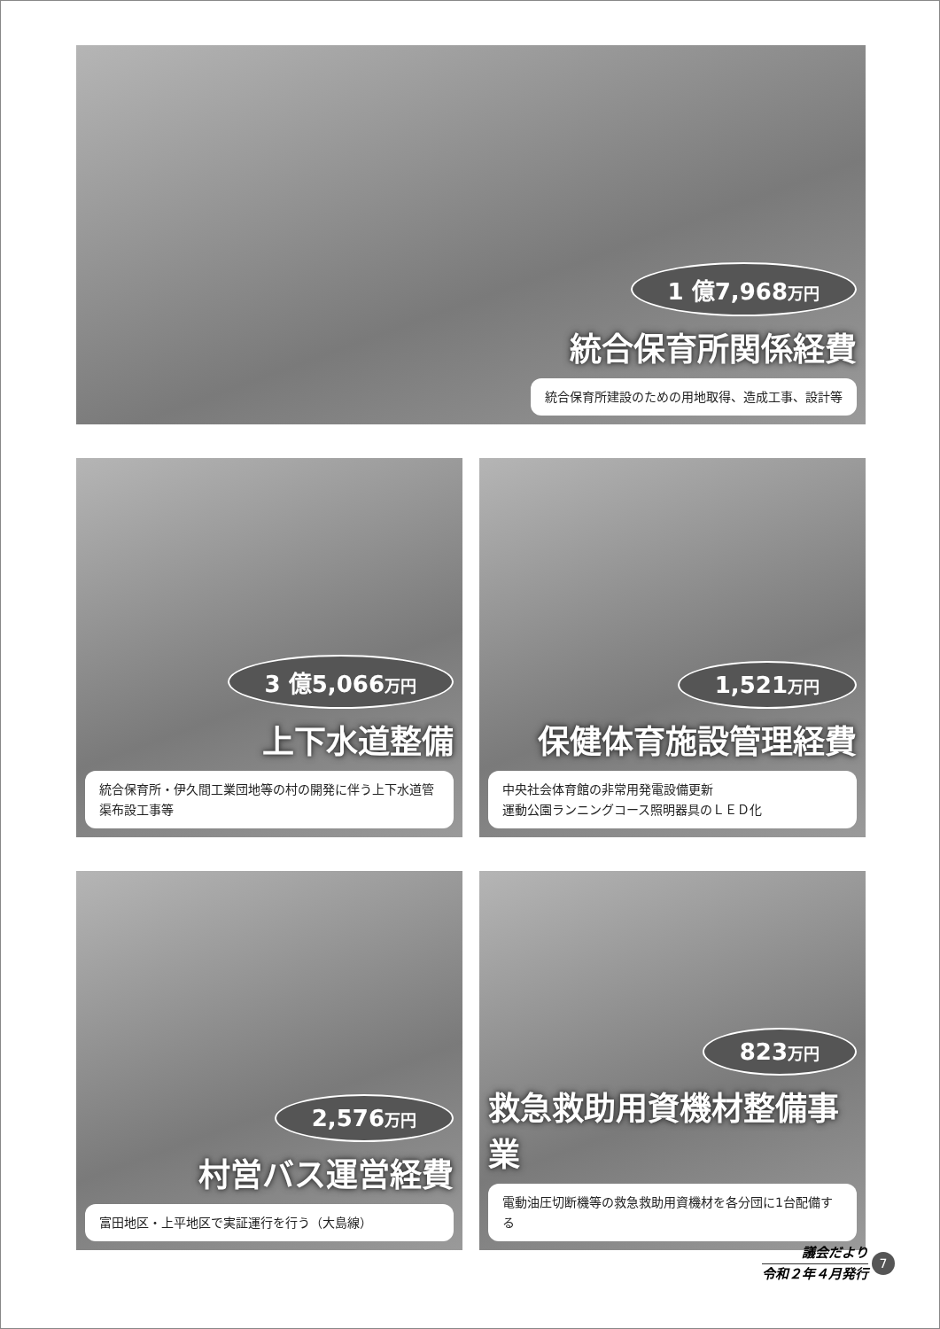1 億7,968万円
統合保育所関係経費
統合保育所建設のための用地取得、造成工事、設計等
3 億5,066万円
上下水道整備
統合保育所・伊久間工業団地等の村の開発に伴う上下水道管渠布設工事等
1,521万円
保健体育施設管理経費
中央社会体育館の非常用発電設備更新
運動公園ランニングコース照明器具のＬＥＤ化
2,576万円
村営バス運営経費
富田地区・上平地区で実証運行を行う（大島線）
823万円
救急救助用資機材整備事業
電動油圧切断機等の救急救助用資機材を各分団に1台配備する
議会だより
令和２年４月発行
7